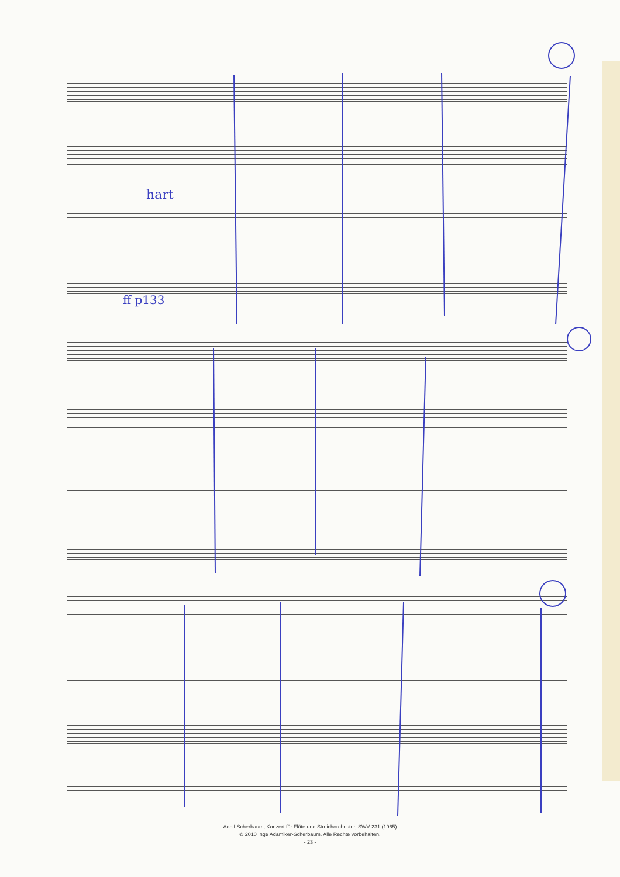ff p133
hart
Adolf Scherbaum, Konzert für Flöte und Streichorchester, SWV 231 (1965)
© 2010 Inge Adamiker-Scherbaum. Alle Rechte vorbehalten.
- 23 -